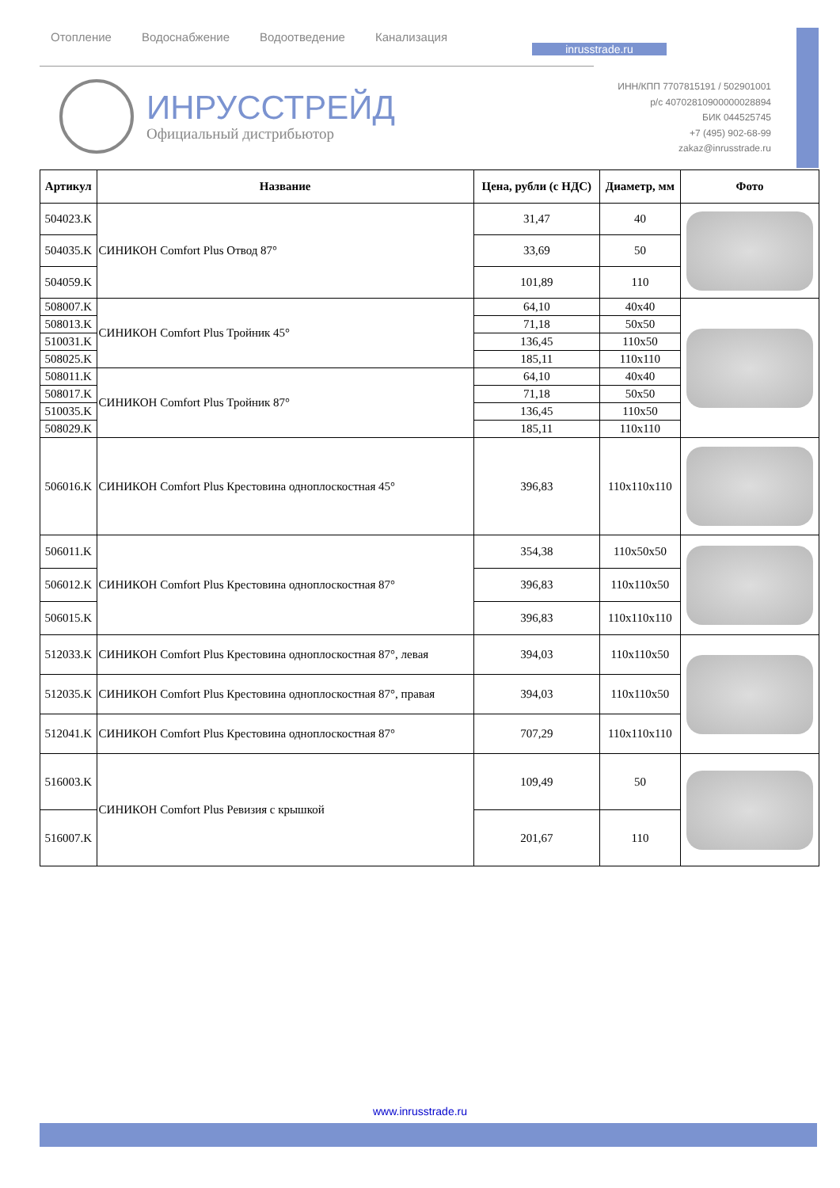Отопление Водоснабжение Водоотведение Канализация
inrusstrade.ru
ИНРУССТРЕЙД
Официальный дистрибьютор
ИНН/КПП 7707815191 / 502901001
р/с 40702810900000028894
БИК 044525745
+7 (495) 902-68-99
zakaz@inrusstrade.ru
| Артикул | Название | Цена, рубли (с НДС) | Диаметр, мм | Фото |
| --- | --- | --- | --- | --- |
| 504023.K | СИНИКОН Comfort Plus Отвод 87° | 31,47 | 40 | |
| 504035.K | | 33,69 | 50 | |
| 504059.K | | 101,89 | 110 | |
| 508007.K | СИНИКОН Comfort Plus Тройник 45° | 64,10 | 40x40 | |
| 508013.K | | 71,18 | 50x50 | |
| 510031.K | | 136,45 | 110x50 | |
| 508025.K | | 185,11 | 110x110 | |
| 508011.K | СИНИКОН Comfort Plus Тройник 87° | 64,10 | 40x40 | |
| 508017.K | | 71,18 | 50x50 | |
| 510035.K | | 136,45 | 110x50 | |
| 508029.K | | 185,11 | 110x110 | |
| 506016.K | СИНИКОН Comfort Plus Крестовина одноплоскостная 45° | 396,83 | 110x110x110 | |
| 506011.K | СИНИКОН Comfort Plus Крестовина одноплоскостная 87° | 354,38 | 110x50x50 | |
| 506012.K | | 396,83 | 110x110x50 | |
| 506015.K | | 396,83 | 110x110x110 | |
| 512033.K | СИНИКОН Comfort Plus Крестовина одноплоскостная 87°, левая | 394,03 | 110x110x50 | |
| 512035.K | СИНИКОН Comfort Plus Крестовина одноплоскостная 87°, правая | 394,03 | 110x110x50 | |
| 512041.K | СИНИКОН Comfort Plus Крестовина одноплоскостная 87° | 707,29 | 110x110x110 | |
| 516003.K | СИНИКОН Comfort Plus Ревизия с крышкой | 109,49 | 50 | |
| 516007.K | | 201,67 | 110 | |
www.inrusstrade.ru